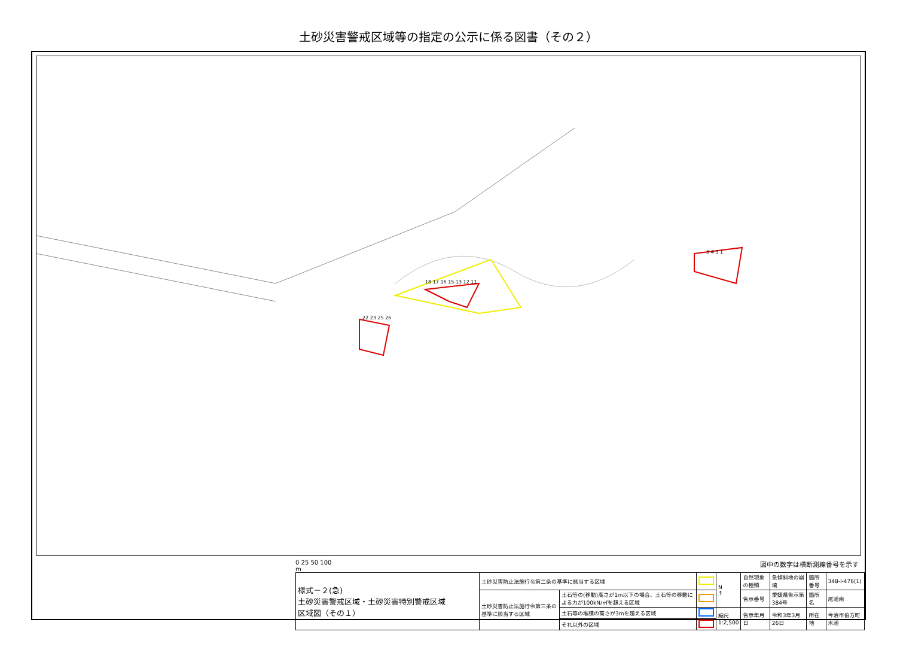土砂災害警戒区域等の指定の公示に係る図書（その２）
5 4 3 1
18 17 16 15 13 12 11
22 23 25 26
0 25 50 100
m
図中の数字は横断測線番号を示す
| 様式－２(急) 土砂災害警戒区域・土砂災害特別警戒区域 区域図（その１） | 土砂災害防止法施行令第二条の基準に該当する区域 | | | N ↑ | 自然現象の種類 | 急傾斜地の崩壊 | 箇所番号 | 348-Ⅰ-476(1) |
| | 土砂災害防止法施行令第三条の基準に該当する区域 | 土石等の(移動)高さが1m以下の場合、土石等の移動による力が100kN/㎡を超える区域 | | | 告示番号 | 愛媛県告示第384号 | 箇所名 | 尾浦南 |
| | | 土石等の堆積の高さが3mを超える区域 | | 縮尺 1:2,500 | 告示年月日 | 令和3年3月26日 | 所在地 | 今治市伯方町木浦 |
| | | それ以外の区域 | | | | | | |